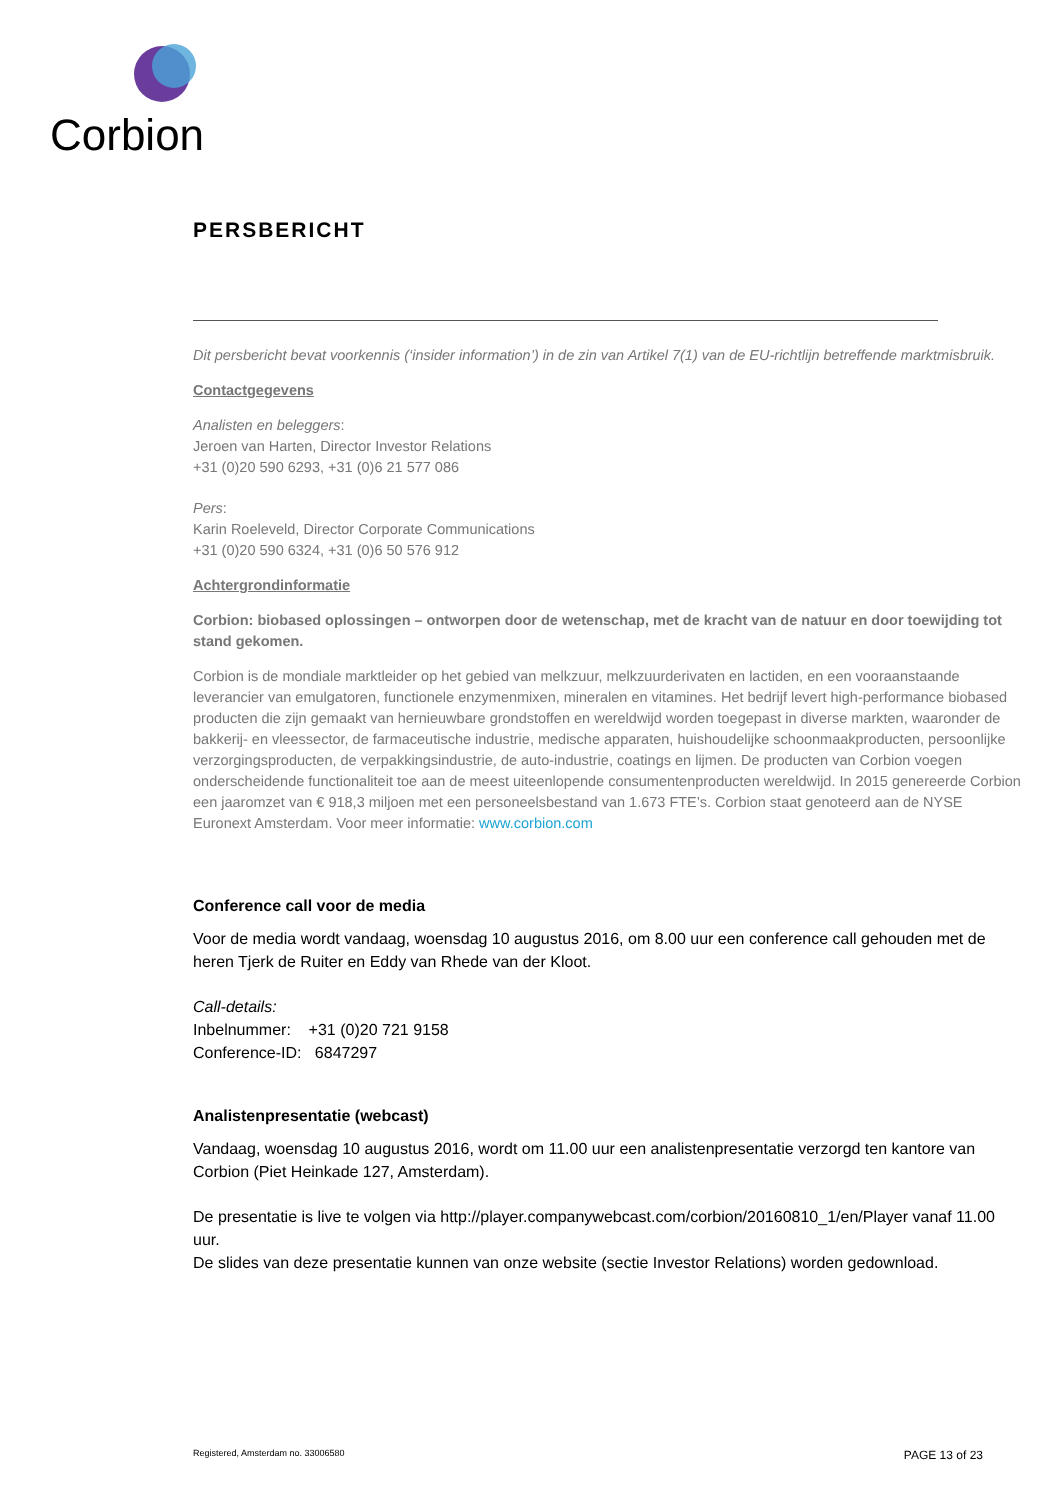Corbion
PERSBERICHT
Dit persbericht bevat voorkennis (‘insider information’) in de zin van Artikel 7(1) van de EU-richtlijn betreffende marktmisbruik.
Contactgegevens
Analisten en beleggers:
Jeroen van Harten, Director Investor Relations
+31 (0)20 590 6293, +31 (0)6 21 577 086
Pers:
Karin Roeleveld, Director Corporate Communications
+31 (0)20 590 6324, +31 (0)6 50 576 912
Achtergrondinformatie
Corbion: biobased oplossingen – ontworpen door de wetenschap, met de kracht van de natuur en door toewijding tot stand gekomen.
Corbion is de mondiale marktleider op het gebied van melkzuur, melkzuurderivaten en lactiden, en een vooraanstaande leverancier van emulgatoren, functionele enzymenmixen, mineralen en vitamines. Het bedrijf levert high-performance biobased producten die zijn gemaakt van hernieuwbare grondstoffen en wereldwijd worden toegepast in diverse markten, waaronder de bakkerij- en vleessector, de farmaceutische industrie, medische apparaten, huishoudelijke schoonmaakproducten, persoonlijke verzorgingsproducten, de verpakkingsindustrie, de auto-industrie, coatings en lijmen. De producten van Corbion voegen onderscheidende functionaliteit toe aan de meest uiteenlopende consumentenproducten wereldwijd. In 2015 genereerde Corbion een jaaromzet van € 918,3 miljoen met een personeelsbestand van 1.673 FTE’s. Corbion staat genoteerd aan de NYSE Euronext Amsterdam. Voor meer informatie: www.corbion.com
Conference call voor de media
Voor de media wordt vandaag, woensdag 10 augustus 2016, om 8.00 uur een conference call gehouden met de heren Tjerk de Ruiter en Eddy van Rhede van der Kloot.
Call-details:
Inbelnummer: +31 (0)20 721 9158
Conference-ID: 6847297
Analistenpresentatie (webcast)
Vandaag, woensdag 10 augustus 2016, wordt om 11.00 uur een analistenpresentatie verzorgd ten kantore van Corbion (Piet Heinkade 127, Amsterdam).
De presentatie is live te volgen via http://player.companywebcast.com/corbion/20160810_1/en/Player vanaf 11.00 uur.
De slides van deze presentatie kunnen van onze website (sectie Investor Relations) worden gedownload.
Registered, Amsterdam no. 33006580 PAGE 13 of 23